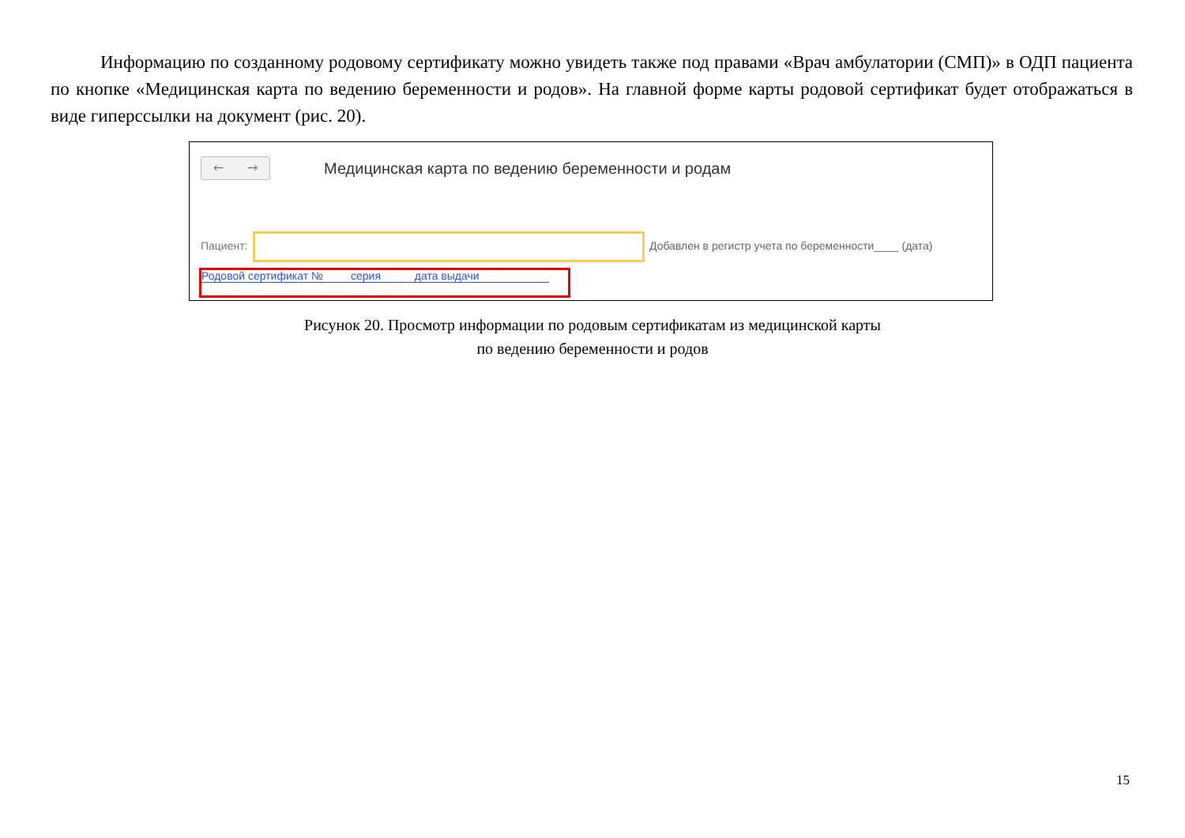Информацию по созданному родовому сертификату можно увидеть также под правами «Врач амбулатории (СМП)» в ОДП пациента по кнопке «Медицинская карта по ведению беременности и родов». На главной форме карты родовой сертификат будет отображаться в виде гиперссылки на документ (рис. 20).
🡐 🡒
Медицинская карта по ведению беременности и родам
Пациент:
Добавлен в регистр учета по беременности____ (дата)
Родовой сертификат № серия дата выдачи
Рисунок 20. Просмотр информации по родовым сертификатам из медицинской карты
по ведению беременности и родов
15